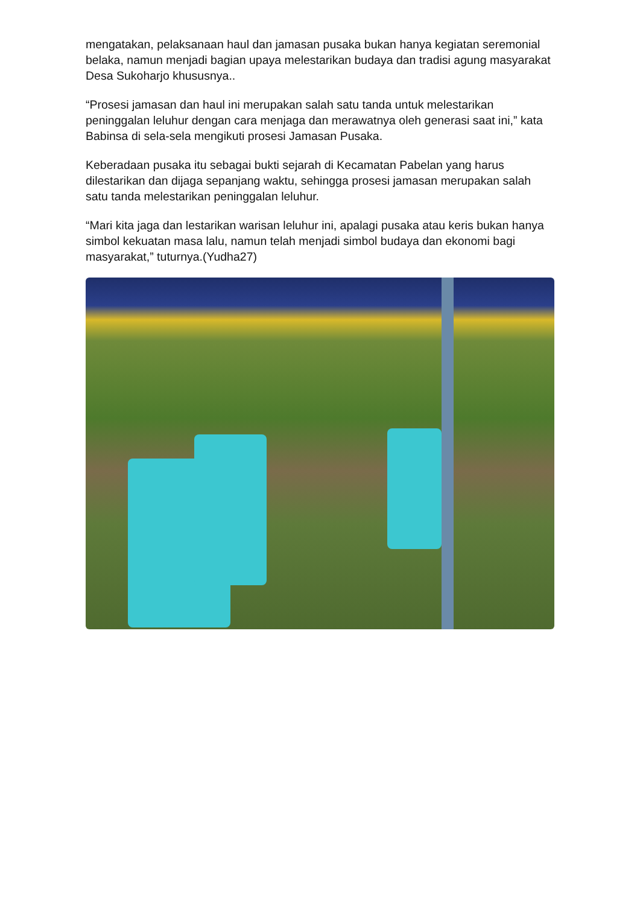mengatakan, pelaksanaan haul dan jamasan pusaka bukan hanya kegiatan seremonial belaka, namun menjadi bagian upaya melestarikan budaya dan tradisi agung masyarakat Desa Sukoharjo khususnya..
“Prosesi jamasan dan haul ini merupakan salah satu tanda untuk melestarikan peninggalan leluhur dengan cara menjaga dan merawatnya oleh generasi saat ini,” kata Babinsa di sela-sela mengikuti prosesi Jamasan Pusaka.
Keberadaan pusaka itu sebagai bukti sejarah di Kecamatan Pabelan yang harus dilestarikan dan dijaga sepanjang waktu, sehingga prosesi jamasan merupakan salah satu tanda melestarikan peninggalan leluhur.
“Mari kita jaga dan lestarikan warisan leluhur ini, apalagi pusaka atau keris bukan hanya simbol kekuatan masa lalu, namun telah menjadi simbol budaya dan ekonomi bagi masyarakat,” tuturnya.(Yudha27)